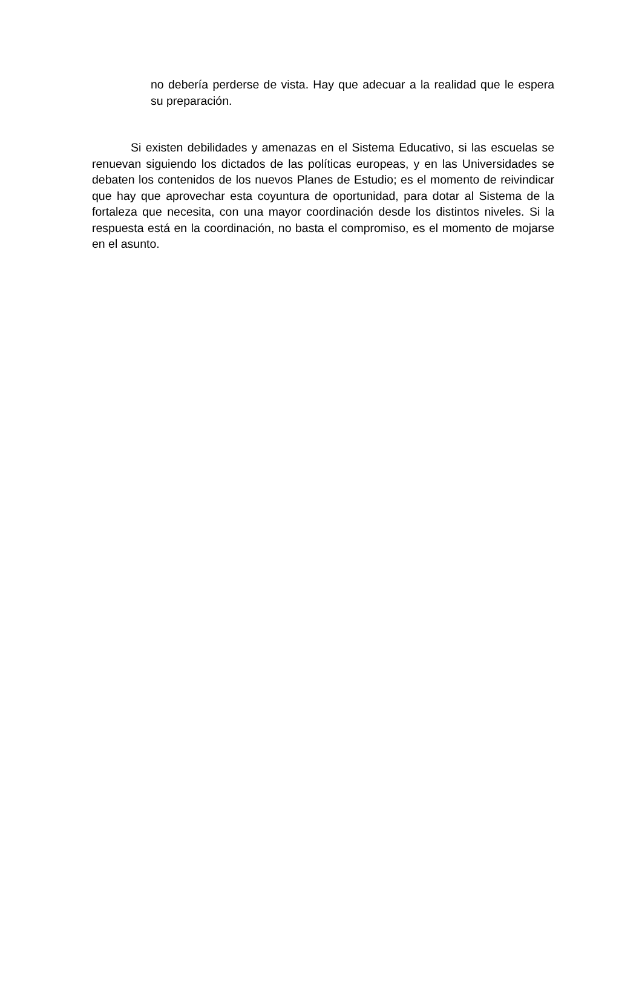no debería perderse de vista. Hay que adecuar a la realidad que le espera su preparación.
Si existen debilidades y amenazas en el Sistema Educativo, si las escuelas se renuevan siguiendo los dictados de las políticas europeas, y en las Universidades se debaten los contenidos de los nuevos Planes de Estudio; es el momento de reivindicar que hay que aprovechar esta coyuntura de oportunidad, para dotar al Sistema de la fortaleza que necesita, con una mayor coordinación desde los distintos niveles. Si la respuesta está en la coordinación, no basta el compromiso, es el momento de mojarse en el asunto.